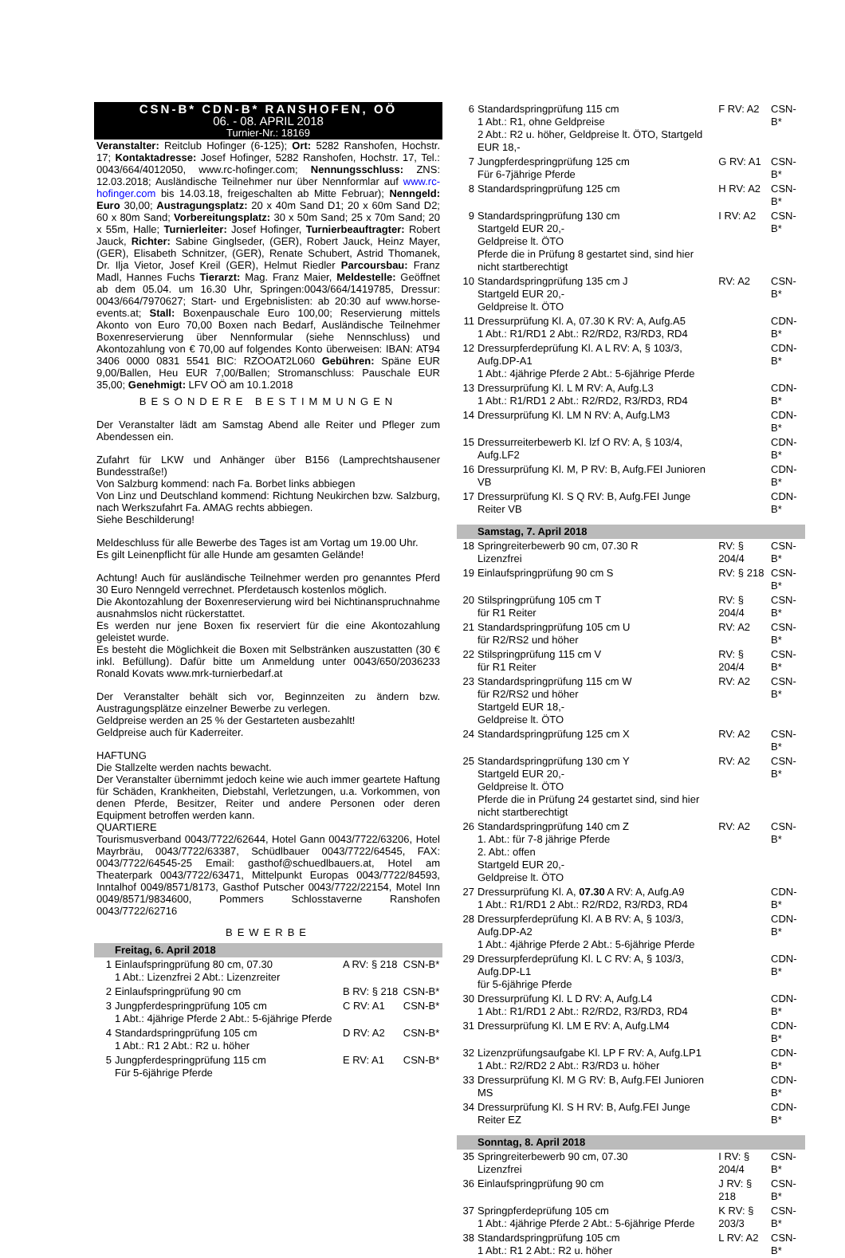CSN-B* CDN-B* RANSHOFEN, OÖ
06. - 08. APRIL 2018
Turnier-Nr.: 18169
Veranstalter: Reitclub Hofinger (6-125); Ort: 5282 Ranshofen, Hochstr. 17; Kontaktadresse: Josef Hofinger, 5282 Ranshofen, Hochstr. 17, Tel.: 0043/664/4012050, www.rc-hofinger.com; Nennungsschluss: ZNS: 12.03.2018; Ausländische Teilnehmer nur über Nennformlar auf www.rc-hofinger.com bis 14.03.18, freigeschalten ab Mitte Februar); Nenngeld: Euro 30,00; Austragungsplatz: 20 x 40m Sand D1; 20 x 60m Sand D2; 60 x 80m Sand; Vorbereitungsplatz: 30 x 50m Sand; 25 x 70m Sand; 20 x 55m, Halle; Turnierleiter: Josef Hofinger, Turnierbeauftragter: Robert Jauck, Richter: Sabine Ginglseder, (GER), Robert Jauck, Heinz Mayer, (GER), Elisabeth Schnitzer, (GER), Renate Schubert, Astrid Thomanek, Dr. Ilja Vietor, Josef Kreil (GER), Helmut Riedler Parcoursbau: Franz Madl, Hannes Fuchs Tierarzt: Mag. Franz Maier, Meldestelle: Geöffnet ab dem 05.04. um 16.30 Uhr, Springen:0043/664/1419785, Dressur: 0043/664/7970627; Start- und Ergebnislisten: ab 20:30 auf www.horse-events.at; Stall: Boxenpauschale Euro 100,00; Reservierung mittels Akonto von Euro 70,00 Boxen nach Bedarf, Ausländische Teilnehmer Boxenreservierung über Nennformular (siehe Nennschluss) und Akontozahlung von € 70,00 auf folgendes Konto überweisen: IBAN: AT94 3406 0000 0831 5541 BIC: RZOOAT2L060 Gebühren: Späne EUR 9,00/Ballen, Heu EUR 7,00/Ballen; Stromanschluss: Pauschale EUR 35,00; Genehmigt: LFV OÖ am 10.1.2018
BESONDERE BESTIMMUNGEN
Der Veranstalter lädt am Samstag Abend alle Reiter und Pfleger zum Abendessen ein.
Zufahrt für LKW und Anhänger über B156 (Lamprechtshausener Bundesstraße!)
Von Salzburg kommend: nach Fa. Borbet links abbiegen
Von Linz und Deutschland kommend: Richtung Neukirchen bzw. Salzburg, nach Werkszufahrt Fa. AMAG rechts abbiegen.
Siehe Beschilderung!
Meldeschluss für alle Bewerbe des Tages ist am Vortag um 19.00 Uhr.
Es gilt Leinenpflicht für alle Hunde am gesamten Gelände!
Achtung! Auch für ausländische Teilnehmer werden pro genanntes Pferd 30 Euro Nenngeld verrechnet. Pferdetausch kostenlos möglich.
Die Akontozahlung der Boxenreservierung wird bei Nichtinanspruchnahme ausnahmslos nicht rückerstattet.
Es werden nur jene Boxen fix reserviert für die eine Akontozahlung geleistet wurde.
Es besteht die Möglichkeit die Boxen mit Selbstränken auszustatten (30 € inkl. Befüllung). Dafür bitte um Anmeldung unter 0043/650/2036233 Ronald Kovats www.mrk-turnierbedarf.at
Der Veranstalter behält sich vor, Beginnzeiten zu ändern bzw. Austragungsplätze einzelner Bewerbe zu verlegen.
Geldpreise werden an 25 % der Gestarteten ausbezahlt!
Geldpreise auch für Kaderreiter.
HAFTUNG
Die Stallzelte werden nachts bewacht.
Der Veranstalter übernimmt jedoch keine wie auch immer geartete Haftung für Schäden, Krankheiten, Diebstahl, Verletzungen, u.a. Vorkommen, von denen Pferde, Besitzer, Reiter und andere Personen oder deren Equipment betroffen werden kann.
QUARTIERE
Tourismusverband 0043/7722/62644, Hotel Gann 0043/7722/63206, Hotel Mayrbräu, 0043/7722/63387, Schüdlbauer 0043/7722/64545, FAX: 0043/7722/64545-25 Email: gasthof@schuedlbauers.at, Hotel am Theaterpark 0043/7722/63471, Mittelpunkt Europas 0043/7722/84593, Inntalhof 0049/8571/8173, Gasthof Putscher 0043/7722/22154, Motel Inn 0049/8571/9834600, Pommers Schlosstaverne Ranshofen 0043/7722/62716
BEWERBE
| | Freitag, 6. April 2018 | | |
| 1 | Einlaufspringprüfung 80 cm, 07.30 1 Abt.: Lizenzfrei 2 Abt.: Lizenzreiter | A RV: § 218 | CSN-B* |
| 2 | Einlaufspringprüfung 90 cm | B RV: § 218 | CSN-B* |
| 3 | Jungpferdespringprüfung 105 cm 1 Abt.: 4jährige Pferde 2 Abt.: 5-6jährige Pferde | C RV: A1 | CSN-B* |
| 4 | Standardspringprüfung 105 cm 1 Abt.: R1 2 Abt.: R2 u. höher | D RV: A2 | CSN-B* |
| 5 | Jungpferdespringprüfung 115 cm Für 5-6jährige Pferde | E RV: A1 | CSN-B* |
| 6 | Standardspringprüfung 115 cm 1 Abt.: R1, ohne Geldpreise 2 Abt.: R2 u. höher, Geldpreise lt. ÖTO, Startgeld EUR 18,- | F RV: A2 | CSN-B* |
| 7 | Jungpferdespringprüfung 125 cm Für 6-7jährige Pferde | G RV: A1 | CSN-B* |
| 8 | Standardspringprüfung 125 cm | H RV: A2 | CSN-B* |
| 9 | Standardspringprüfung 130 cm Startgeld EUR 20,- Geldpreise lt. ÖTO Pferde die in Prüfung 8 gestartet sind, sind hier nicht startberechtigt | I RV: A2 | CSN-B* |
| 10 | Standardspringprüfung 135 cm J Startgeld EUR 20,- Geldpreise lt. ÖTO | RV: A2 | CSN-B* |
| 11 | Dressurprüfung Kl. A, 07.30 K RV: A, Aufg.A5 1 Abt.: R1/RD1 2 Abt.: R2/RD2, R3/RD3, RD4 | | CDN-B* |
| 12 | Dressurpferdeprüfung Kl. A L RV: A, § 103/3, Aufg.DP-A1 1 Abt.: 4jährige Pferde 2 Abt.: 5-6jährige Pferde | | CDN-B* |
| 13 | Dressurprüfung Kl. L M RV: A, Aufg.L3 1 Abt.: R1/RD1 2 Abt.: R2/RD2, R3/RD3, RD4 | | CDN-B* |
| 14 | Dressurprüfung Kl. LM N RV: A, Aufg.LM3 | | CDN-B* |
| 15 | Dressurreiterbewerb Kl. lzf O RV: A, § 103/4, Aufg.LF2 | | CDN-B* |
| 16 | Dressurprüfung Kl. M, P RV: B, Aufg.FEI Junioren VB | | CDN-B* |
| 17 | Dressurprüfung Kl. S Q RV: B, Aufg.FEI Junge Reiter VB | | CDN-B* |
| | Samstag, 7. April 2018 | | |
| 18 | Springreiterbewerb 90 cm, 07.30 R Lizenzfrei | RV: § 204/4 | CSN-B* |
| 19 | Einlaufspringprüfung 90 cm S | RV: § 218 | CSN-B* |
| 20 | Stilspringprüfung 105 cm T für R1 Reiter | RV: § 204/4 | CSN-B* |
| 21 | Standardspringprüfung 105 cm U für R2/RS2 und höher | RV: A2 | CSN-B* |
| 22 | Stilspringprüfung 115 cm V für R1 Reiter | RV: § 204/4 | CSN-B* |
| 23 | Standardspringprüfung 115 cm W für R2/RS2 und höher Startgeld EUR 18,- Geldpreise lt. ÖTO | RV: A2 | CSN-B* |
| 24 | Standardspringprüfung 125 cm X | RV: A2 | CSN-B* |
| 25 | Standardspringprüfung 130 cm Y Startgeld EUR 20,- Geldpreise lt. ÖTO Pferde die in Prüfung 24 gestartet sind, sind hier nicht startberechtigt | RV: A2 | CSN-B* |
| 26 | Standardspringprüfung 140 cm Z 1. Abt.: für 7-8 jährige Pferde 2. Abt.: offen Startgeld EUR 20,- Geldpreise lt. ÖTO | RV: A2 | CSN-B* |
| 27 | Dressurprüfung Kl. A, 07.30 A RV: A, Aufg.A9 1 Abt.: R1/RD1 2 Abt.: R2/RD2, R3/RD3, RD4 | | CDN-B* |
| 28 | Dressurpferdeprüfung Kl. A B RV: A, § 103/3, Aufg.DP-A2 1 Abt.: 4jährige Pferde 2 Abt.: 5-6jährige Pferde | | CDN-B* |
| 29 | Dressurpferdeprüfung Kl. L C RV: A, § 103/3, Aufg.DP-L1 für 5-6jährige Pferde | | CDN-B* |
| 30 | Dressurprüfung Kl. L D RV: A, Aufg.L4 1 Abt.: R1/RD1 2 Abt.: R2/RD2, R3/RD3, RD4 | | CDN-B* |
| 31 | Dressurprüfung Kl. LM E RV: A, Aufg.LM4 | | CDN-B* |
| 32 | Lizenzprüfungsaufgabe Kl. LP F RV: A, Aufg.LP1 1 Abt.: R2/RD2 2 Abt.: R3/RD3 u. höher | | CDN-B* |
| 33 | Dressurprüfung Kl. M G RV: B, Aufg.FEI Junioren MS | | CDN-B* |
| 34 | Dressurprüfung Kl. S H RV: B, Aufg.FEI Junge Reiter EZ | | CDN-B* |
| | Sonntag, 8. April 2018 | | |
| 35 | Springreiterbewerb 90 cm, 07.30 Lizenzfrei | I RV: § 204/4 | CSN-B* |
| 36 | Einlaufspringprüfung 90 cm | J RV: § 218 | CSN-B* |
| 37 | Springpferdeprüfung 105 cm 1 Abt.: 4jährige Pferde 2 Abt.: 5-6jährige Pferde | K RV: § 203/3 | CSN-B* |
| 38 | Standardspringprüfung 105 cm 1 Abt.: R1 2 Abt.: R2 u. höher | L RV: A2 | CSN-B* |